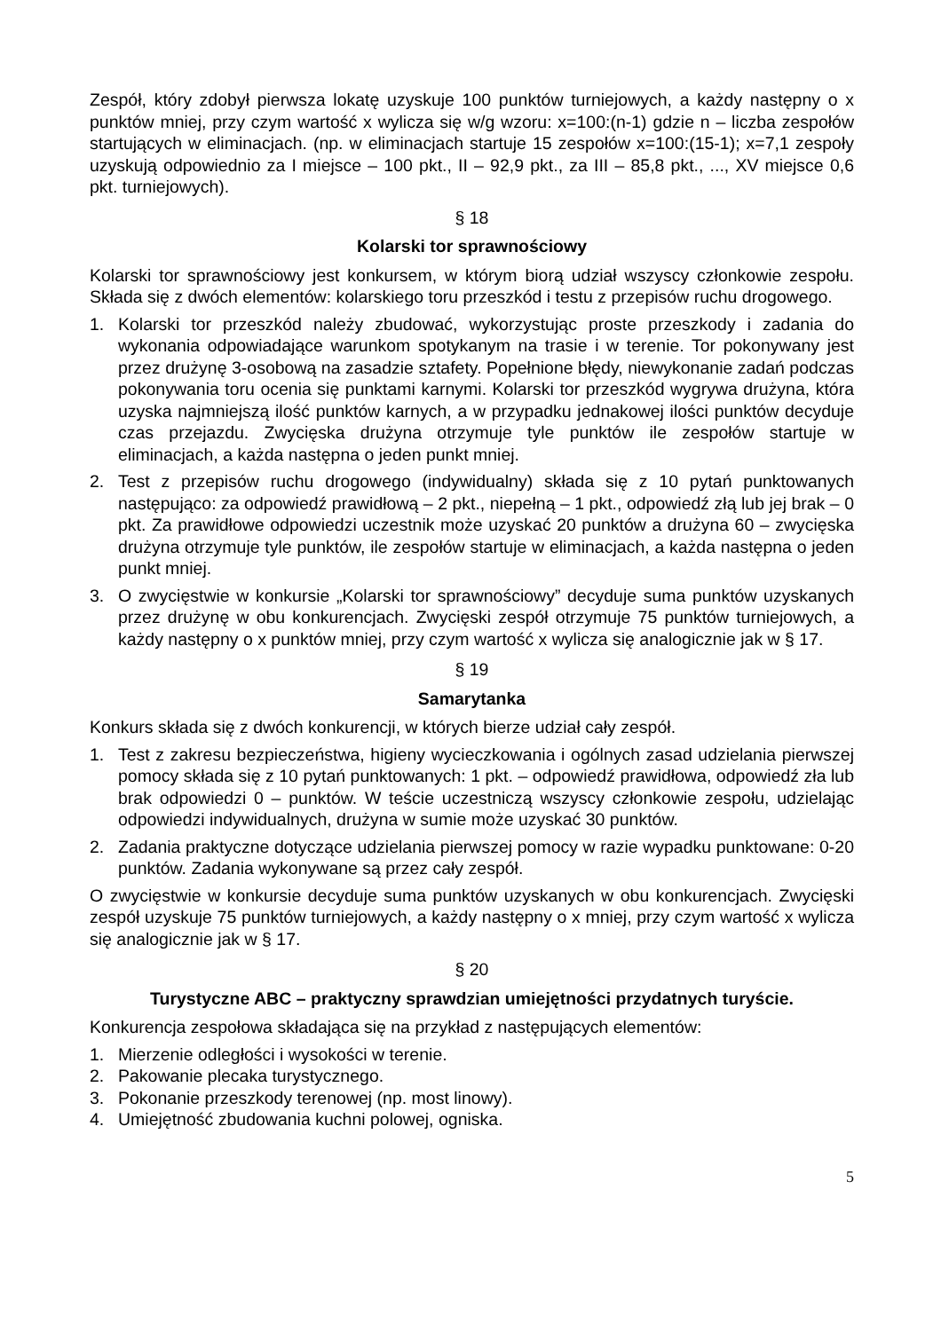Zespół, który zdobył pierwsza lokatę uzyskuje 100 punktów turniejowych, a każdy następny o x punktów mniej, przy czym wartość x wylicza się w/g wzoru: x=100:(n-1) gdzie n – liczba zespołów startujących w eliminacjach. (np. w eliminacjach startuje 15 zespołów x=100:(15-1); x=7,1 zespoły uzyskują odpowiednio za I miejsce – 100 pkt., II – 92,9 pkt., za III – 85,8 pkt., ..., XV miejsce 0,6 pkt. turniejowych).
§ 18
Kolarski tor sprawnościowy
Kolarski tor sprawnościowy jest konkursem, w którym biorą udział wszyscy członkowie zespołu. Składa się z dwóch elementów: kolarskiego toru przeszkód i testu z przepisów ruchu drogowego.
1. Kolarski tor przeszkód należy zbudować, wykorzystując proste przeszkody i zadania do wykonania odpowiadające warunkom spotykanym na trasie i w terenie. Tor pokonywany jest przez drużynę 3-osobową na zasadzie sztafety. Popełnione błędy, niewykonanie zadań podczas pokonywania toru ocenia się punktami karnymi. Kolarski tor przeszkód wygrywa drużyna, która uzyska najmniejszą ilość punktów karnych, a w przypadku jednakowej ilości punktów decyduje czas przejazdu. Zwycięska drużyna otrzymuje tyle punktów ile zespołów startuje w eliminacjach, a każda następna o jeden punkt mniej.
2. Test z przepisów ruchu drogowego (indywidualny) składa się z 10 pytań punktowanych następująco: za odpowiedź prawidłową – 2 pkt., niepełną – 1 pkt., odpowiedź złą lub jej brak – 0 pkt. Za prawidłowe odpowiedzi uczestnik może uzyskać 20 punktów a drużyna 60 – zwycięska drużyna otrzymuje tyle punktów, ile zespołów startuje w eliminacjach, a każda następna o jeden punkt mniej.
3. O zwycięstwie w konkursie „Kolarski tor sprawnościowy” decyduje suma punktów uzyskanych przez drużynę w obu konkurencjach. Zwycięski zespół otrzymuje 75 punktów turniejowych, a każdy następny o x punktów mniej, przy czym wartość x wylicza się analogicznie jak w § 17.
§ 19
Samarytanka
Konkurs składa się z dwóch konkurencji, w których bierze udział cały zespół.
1. Test z zakresu bezpieczeństwa, higieny wycieczkowania i ogólnych zasad udzielania pierwszej pomocy składa się z 10 pytań punktowanych: 1 pkt. – odpowiedź prawidłowa, odpowiedź zła lub brak odpowiedzi 0 – punktów. W teście uczestniczą wszyscy członkowie zespołu, udzielając odpowiedzi indywidualnych, drużyna w sumie może uzyskać 30 punktów.
2. Zadania praktyczne dotyczące udzielania pierwszej pomocy w razie wypadku punktowane: 0-20 punktów. Zadania wykonywane są przez cały zespół.
O zwycięstwie w konkursie decyduje suma punktów uzyskanych w obu konkurencjach. Zwycięski zespół uzyskuje 75 punktów turniejowych, a każdy następny o x mniej, przy czym wartość x wylicza się analogicznie jak w § 17.
§ 20
Turystyczne ABC – praktyczny sprawdzian umiejętności przydatnych turyście.
Konkurencja zespołowa składająca się na przykład z następujących elementów:
1. Mierzenie odległości i wysokości w terenie.
2. Pakowanie plecaka turystycznego.
3. Pokonanie przeszkody terenowej (np. most linowy).
4. Umiejętność zbudowania kuchni polowej, ogniska.
5